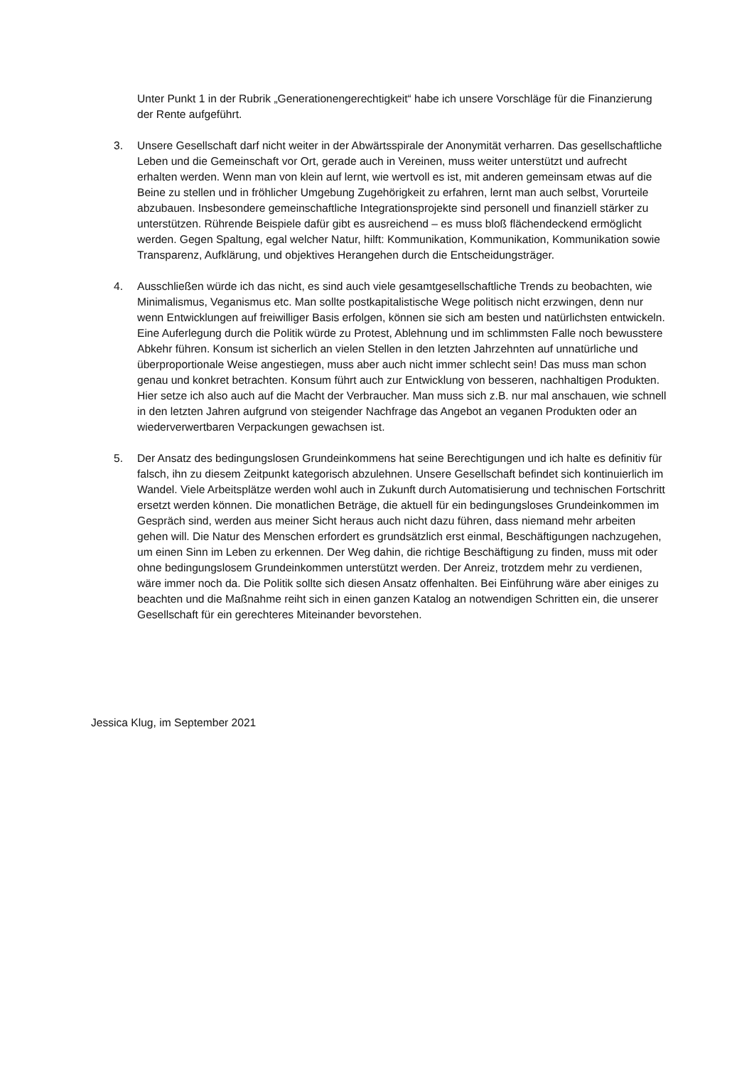Unter Punkt 1 in der Rubrik „Generationengerechtigkeit“ habe ich unsere Vorschläge für die Finanzierung der Rente aufgeführt.
3. Unsere Gesellschaft darf nicht weiter in der Abwärtsspirale der Anonymität verharren. Das gesellschaftliche Leben und die Gemeinschaft vor Ort, gerade auch in Vereinen, muss weiter unterstützt und aufrecht erhalten werden. Wenn man von klein auf lernt, wie wertvoll es ist, mit anderen gemeinsam etwas auf die Beine zu stellen und in fröhlicher Umgebung Zugehörigkeit zu erfahren, lernt man auch selbst, Vorurteile abzubauen. Insbesondere gemeinschaftliche Integrationsprojekte sind personell und finanziell stärker zu unterstützen. Rührende Beispiele dafür gibt es ausreichend – es muss bloß flächendeckend ermöglicht werden. Gegen Spaltung, egal welcher Natur, hilft: Kommunikation, Kommunikation, Kommunikation sowie Transparenz, Aufklärung, und objektives Herangehen durch die Entscheidungsträger.
4. Ausschließen würde ich das nicht, es sind auch viele gesamtgesellschaftliche Trends zu beobachten, wie Minimalismus, Veganismus etc. Man sollte postkapitalistische Wege politisch nicht erzwingen, denn nur wenn Entwicklungen auf freiwilliger Basis erfolgen, können sie sich am besten und natürlichsten entwickeln. Eine Auferlegung durch die Politik würde zu Protest, Ablehnung und im schlimmsten Falle noch bewusstere Abkehr führen. Konsum ist sicherlich an vielen Stellen in den letzten Jahrzehnten auf unnatürliche und überproportionale Weise angestiegen, muss aber auch nicht immer schlecht sein! Das muss man schon genau und konkret betrachten. Konsum führt auch zur Entwicklung von besseren, nachhaltigen Produkten. Hier setze ich also auch auf die Macht der Verbraucher. Man muss sich z.B. nur mal anschauen, wie schnell in den letzten Jahren aufgrund von steigender Nachfrage das Angebot an veganen Produkten oder an wiederverwertbaren Verpackungen gewachsen ist.
5. Der Ansatz des bedingungslosen Grundeinkommens hat seine Berechtigungen und ich halte es definitiv für falsch, ihn zu diesem Zeitpunkt kategorisch abzulehnen. Unsere Gesellschaft befindet sich kontinuierlich im Wandel. Viele Arbeitsplätze werden wohl auch in Zukunft durch Automatisierung und technischen Fortschritt ersetzt werden können. Die monatlichen Beträge, die aktuell für ein bedingungsloses Grundeinkommen im Gespräch sind, werden aus meiner Sicht heraus auch nicht dazu führen, dass niemand mehr arbeiten gehen will. Die Natur des Menschen erfordert es grundsätzlich erst einmal, Beschäftigungen nachzugehen, um einen Sinn im Leben zu erkennen. Der Weg dahin, die richtige Beschäftigung zu finden, muss mit oder ohne bedingungslosem Grundeinkommen unterstützt werden. Der Anreiz, trotzdem mehr zu verdienen, wäre immer noch da. Die Politik sollte sich diesen Ansatz offenhalten. Bei Einführung wäre aber einiges zu beachten und die Maßnahme reiht sich in einen ganzen Katalog an notwendigen Schritten ein, die unserer Gesellschaft für ein gerechteres Miteinander bevorstehen.
Jessica Klug, im September 2021